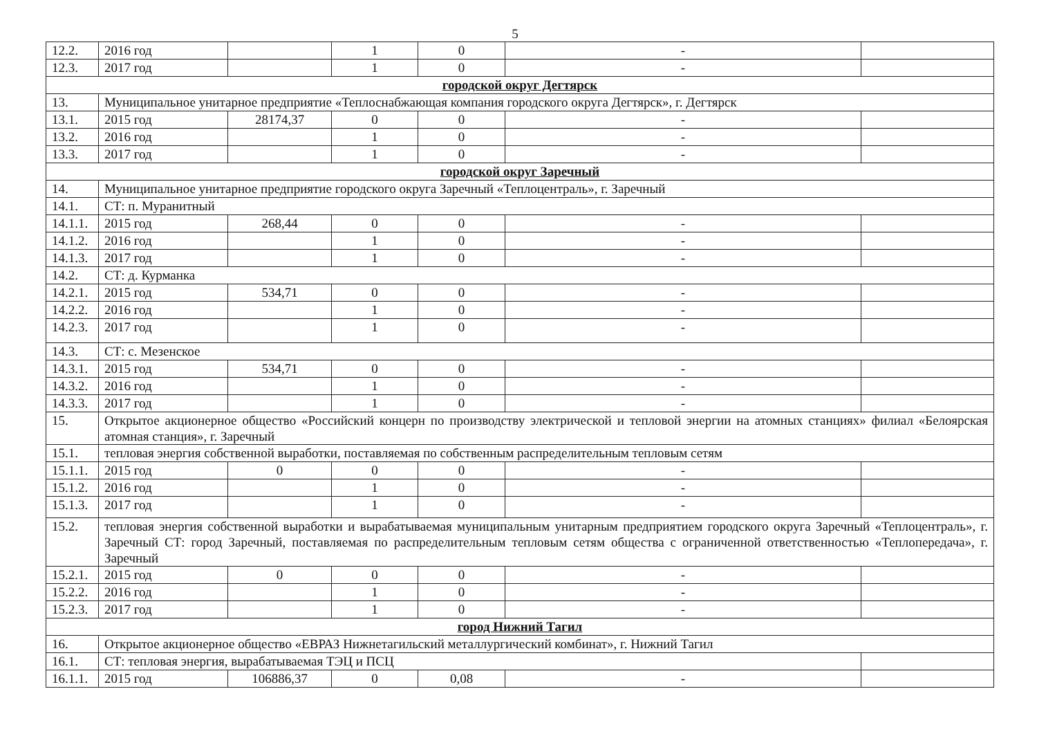5
| 12.2. | 2016 год | | 1 | 0 | - | |
| 12.3. | 2017 год | | 1 | 0 | - | |
| городской округ Дегтярск | | | | | | |
| 13. | Муниципальное унитарное предприятие «Теплоснабжающая компания городского округа Дегтярск», г. Дегтярск | | | | | |
| 13.1. | 2015 год | 28174,37 | 0 | 0 | - | |
| 13.2. | 2016 год | | 1 | 0 | - | |
| 13.3. | 2017 год | | 1 | 0 | - | |
| городской округ Заречный | | | | | | |
| 14. | Муниципальное унитарное предприятие городского округа Заречный «Теплоцентраль», г. Заречный | | | | | |
| 14.1. | СТ: п. Муранитный | | | | | |
| 14.1.1. | 2015 год | 268,44 | 0 | 0 | - | |
| 14.1.2. | 2016 год | | 1 | 0 | - | |
| 14.1.3. | 2017 год | | 1 | 0 | - | |
| 14.2. | СТ: д. Курманка | | | | | |
| 14.2.1. | 2015 год | 534,71 | 0 | 0 | - | |
| 14.2.2. | 2016 год | | 1 | 0 | - | |
| 14.2.3. | 2017 год | | 1 | 0 | - | |
| 14.3. | СТ: с. Мезенское | | | | | |
| 14.3.1. | 2015 год | 534,71 | 0 | 0 | - | |
| 14.3.2. | 2016 год | | 1 | 0 | - | |
| 14.3.3. | 2017 год | | 1 | 0 | - | |
| 15. | Открытое акционерное общество «Российский концерн по производству электрической и тепловой энергии на атомных станциях» филиал «Белоярская атомная станция», г. Заречный | | | | | |
| 15.1. | тепловая энергия собственной выработки, поставляемая по собственным распределительным тепловым сетям | | | | | |
| 15.1.1. | 2015 год | 0 | 0 | 0 | - | |
| 15.1.2. | 2016 год | | 1 | 0 | - | |
| 15.1.3. | 2017 год | | 1 | 0 | - | |
| 15.2. | тепловая энергия собственной выработки и вырабатываемая муниципальным унитарным предприятием городского округа Заречный «Теплоцентраль», г. Заречный СТ: город Заречный, поставляемая по распределительным тепловым сетям общества с ограниченной ответственностью «Теплопередача», г. Заречный | | | | | |
| 15.2.1. | 2015 год | 0 | 0 | 0 | - | |
| 15.2.2. | 2016 год | | 1 | 0 | - | |
| 15.2.3. | 2017 год | | 1 | 0 | - | |
| город Нижний Тагил | | | | | | |
| 16. | Открытое акционерное общество «ЕВРАЗ Нижнетагильский металлургический комбинат», г. Нижний Тагил | | | | | |
| 16.1. | СТ: тепловая энергия, вырабатываемая ТЭЦ и ПСЦ | | | | | |
| 16.1.1. | 2015 год | 106886,37 | 0 | 0,08 | - | |